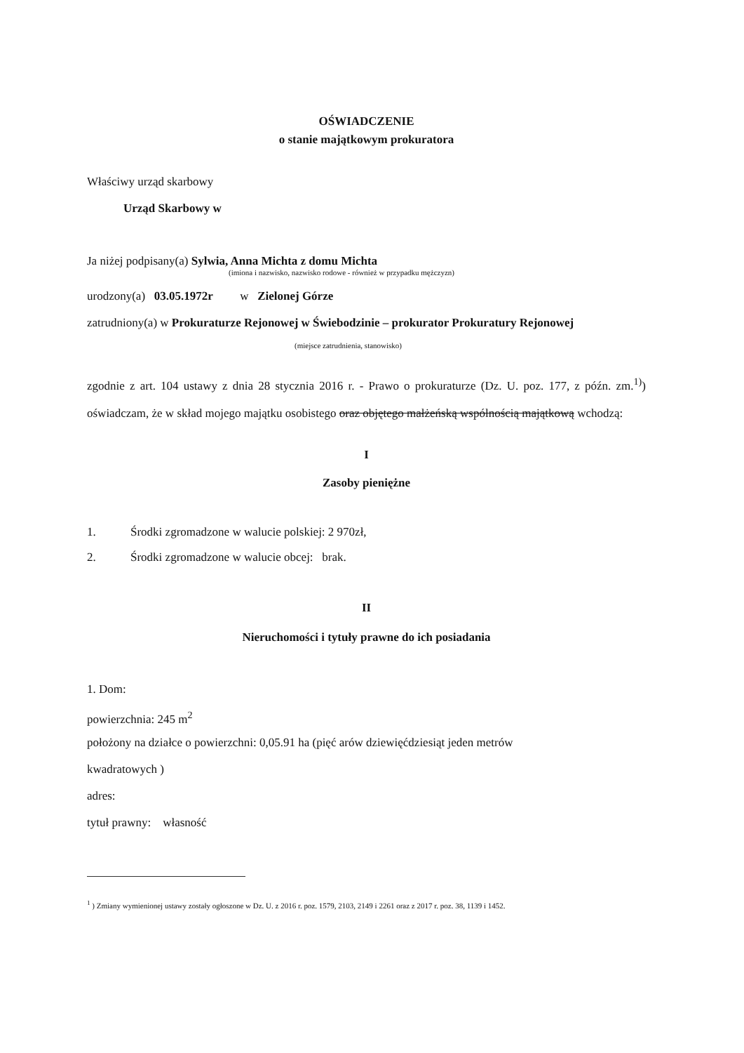OŚWIADCZENIE
o stanie majątkowym prokuratora
Właściwy urząd skarbowy
Urząd Skarbowy w
Ja niżej podpisany(a) Sylwia, Anna Michta z domu Michta
(imiona i nazwisko, nazwisko rodowe - również w przypadku mężczyzn)
urodzony(a) 03.05.1972r w Zielonej Górze
zatrudniony(a) w Prokuraturze Rejonowej w Świebodzinie – prokurator Prokuratury Rejonowej
(miejsce zatrudnienia, stanowisko)
zgodnie z art. 104 ustawy z dnia 28 stycznia 2016 r. - Prawo o prokuraturze (Dz. U. poz. 177, z późn. zm.<sup>1)</sup>) oświadczam, że w skład mojego majątku osobistego oraz objętego małżeńską wspólnością majątkową wchodzą:
I
Zasoby pieniężne
1. Środki zgromadzone w walucie polskiej: 2 970zł,
2. Środki zgromadzone w walucie obcej: brak.
II
Nieruchomości i tytuły prawne do ich posiadania
1. Dom:
powierzchnia: 245 m<sup>2</sup>
położony na działce o powierzchni: 0,05.91 ha (pięć arów dziewięćdziesiąt jeden metrów
kwadratowych )
adres:
tytuł prawny: własność
<sup>1</sup> ) Zmiany wymienionej ustawy zostały ogłoszone w Dz. U. z 2016 r. poz. 1579, 2103, 2149 i 2261 oraz z 2017 r. poz. 38, 1139 i 1452.